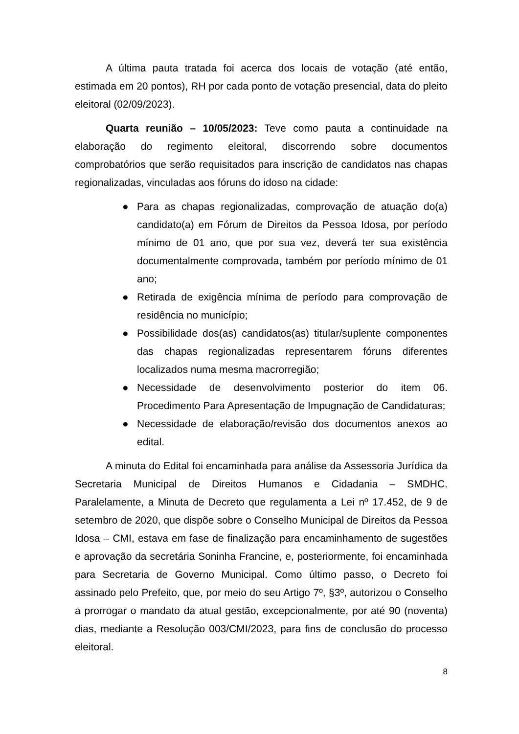A última pauta tratada foi acerca dos locais de votação (até então, estimada em 20 pontos), RH por cada ponto de votação presencial, data do pleito eleitoral (02/09/2023).
Quarta reunião – 10/05/2023: Teve como pauta a continuidade na elaboração do regimento eleitoral, discorrendo sobre documentos comprobatórios que serão requisitados para inscrição de candidatos nas chapas regionalizadas, vinculadas aos fóruns do idoso na cidade:
● Para as chapas regionalizadas, comprovação de atuação do(a) candidato(a) em Fórum de Direitos da Pessoa Idosa, por período mínimo de 01 ano, que por sua vez, deverá ter sua existência documentalmente comprovada, também por período mínimo de 01 ano;
● Retirada de exigência mínima de período para comprovação de residência no município;
● Possibilidade dos(as) candidatos(as) titular/suplente componentes das chapas regionalizadas representarem fóruns diferentes localizados numa mesma macrorregião;
● Necessidade de desenvolvimento posterior do item 06. Procedimento Para Apresentação de Impugnação de Candidaturas;
● Necessidade de elaboração/revisão dos documentos anexos ao edital.
A minuta do Edital foi encaminhada para análise da Assessoria Jurídica da Secretaria Municipal de Direitos Humanos e Cidadania – SMDHC. Paralelamente, a Minuta de Decreto que regulamenta a Lei nº 17.452, de 9 de setembro de 2020, que dispõe sobre o Conselho Municipal de Direitos da Pessoa Idosa – CMI, estava em fase de finalização para encaminhamento de sugestões e aprovação da secretária Soninha Francine, e, posteriormente, foi encaminhada para Secretaria de Governo Municipal. Como último passo, o Decreto foi assinado pelo Prefeito, que, por meio do seu Artigo 7º, §3º, autorizou o Conselho a prorrogar o mandato da atual gestão, excepcionalmente, por até 90 (noventa) dias, mediante a Resolução 003/CMI/2023, para fins de conclusão do processo eleitoral.
8